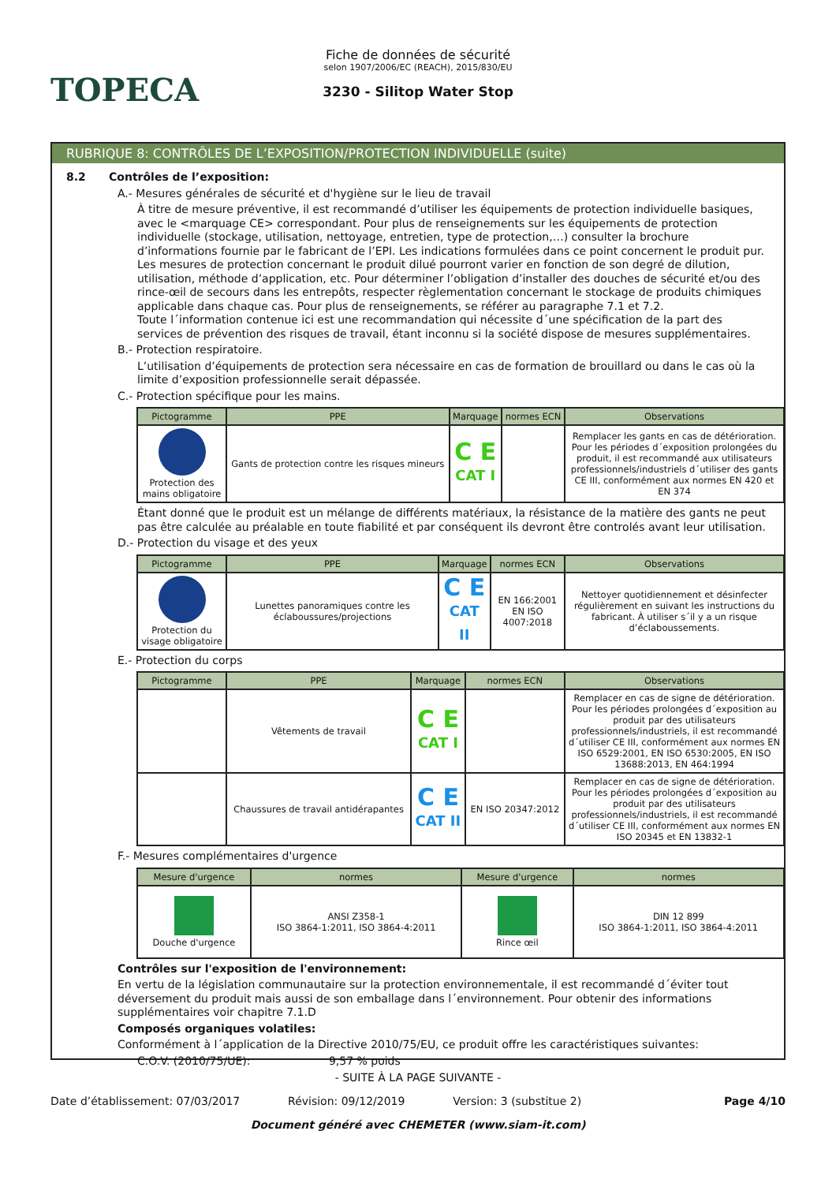TOPECA
Fiche de données de sécurité
selon 1907/2006/EC (REACH), 2015/830/EU
3230 - Silitop Water Stop
RUBRIQUE 8: CONTRÔLES DE L’EXPOSITION/PROTECTION INDIVIDUELLE (suite)
8.2 Contrôles de l’exposition:
A.- Mesures générales de sécurité et d'hygiène sur le lieu de travail
À titre de mesure préventive, il est recommandé d’utiliser les équipements de protection individuelle basiques, avec le <marquage CE> correspondant. Pour plus de renseignements sur les équipements de protection individuelle (stockage, utilisation, nettoyage, entretien, type de protection,…) consulter la brochure d’informations fournie par le fabricant de l’EPI. Les indications formulées dans ce point concernent le produit pur. Les mesures de protection concernant le produit dilué pourront varier en fonction de son degré de dilution, utilisation, méthode d’application, etc. Pour déterminer l’obligation d’installer des douches de sécurité et/ou des rince-œil de secours dans les entrepôts, respecter règlementation concernant le stockage de produits chimiques applicable dans chaque cas. Pour plus de renseignements, se référer au paragraphe 7.1 et 7.2.
Toute l´information contenue ici est une recommandation qui nécessite d´une spécification de la part des services de prévention des risques de travail, étant inconnu si la société dispose de mesures supplémentaires.
B.- Protection respiratoire.
L’utilisation d’équipements de protection sera nécessaire en cas de formation de brouillard ou dans le cas où la limite d’exposition professionnelle serait dépassée.
C.- Protection spécifique pour les mains.
| Pictogramme | PPE | Marquage | normes ECN | Observations |
| --- | --- | --- | --- | --- |
| Protection des mains obligatoire | Gants de protection contre les risques mineurs | C E CAT I | | Remplacer les gants en cas de détérioration. Pour les périodes d´exposition prolongées du produit, il est recommandé aux utilisateurs professionnels/industriels d´utiliser des gants CE III, conformément aux normes EN 420 et EN 374 |
Étant donné que le produit est un mélange de différents matériaux, la résistance de la matière des gants ne peut pas être calculée au préalable en toute fiabilité et par conséquent ils devront être controlés avant leur utilisation.
D.- Protection du visage et des yeux
| Pictogramme | PPE | Marquage | normes ECN | Observations |
| --- | --- | --- | --- | --- |
| Protection du visage obligatoire | Lunettes panoramiques contre les éclaboussures/projections | C E CAT II | EN 166:2001 EN ISO 4007:2018 | Nettoyer quotidiennement et désinfecter régulièrement en suivant les instructions du fabricant. À utiliser s´il y a un risque d’éclaboussements. |
E.- Protection du corps
| Pictogramme | PPE | Marquage | normes ECN | Observations |
| --- | --- | --- | --- | --- |
| | Vêtements de travail | C E CAT I | | Remplacer en cas de signe de détérioration. Pour les périodes prolongées d´exposition au produit par des utilisateurs professionnels/industriels, il est recommandé d´utiliser CE III, conformément aux normes EN ISO 6529:2001, EN ISO 6530:2005, EN ISO 13688:2013, EN 464:1994 |
| | Chaussures de travail antidérapantes | C E CAT II | EN ISO 20347:2012 | Remplacer en cas de signe de détérioration. Pour les périodes prolongées d´exposition au produit par des utilisateurs professionnels/industriels, il est recommandé d´utiliser CE III, conformément aux normes EN ISO 20345 et EN 13832-1 |
F.- Mesures complémentaires d'urgence
| Mesure d'urgence | normes | Mesure d'urgence | normes |
| --- | --- | --- | --- |
| Douche d'urgence | ANSI Z358-1 ISO 3864-1:2011, ISO 3864-4:2011 | Rince œil | DIN 12 899 ISO 3864-1:2011, ISO 3864-4:2011 |
Contrôles sur l'exposition de l'environnement:
En vertu de la législation communautaire sur la protection environnementale, il est recommandé d´éviter tout déversement du produit mais aussi de son emballage dans l´environnement. Pour obtenir des informations supplémentaires voir chapitre 7.1.D
Composés organiques volatiles:
Conformément à l´application de la Directive 2010/75/EU, ce produit offre les caractéristiques suivantes:
C.O.V. (2010/75/UE): 9,57 % poids
- SUITE À LA PAGE SUIVANTE -
Date d’établissement: 07/03/2017 Révision: 09/12/2019 Version: 3 (substitue 2) Page 4/10
Document généré avec CHEMETER (www.siam-it.com)